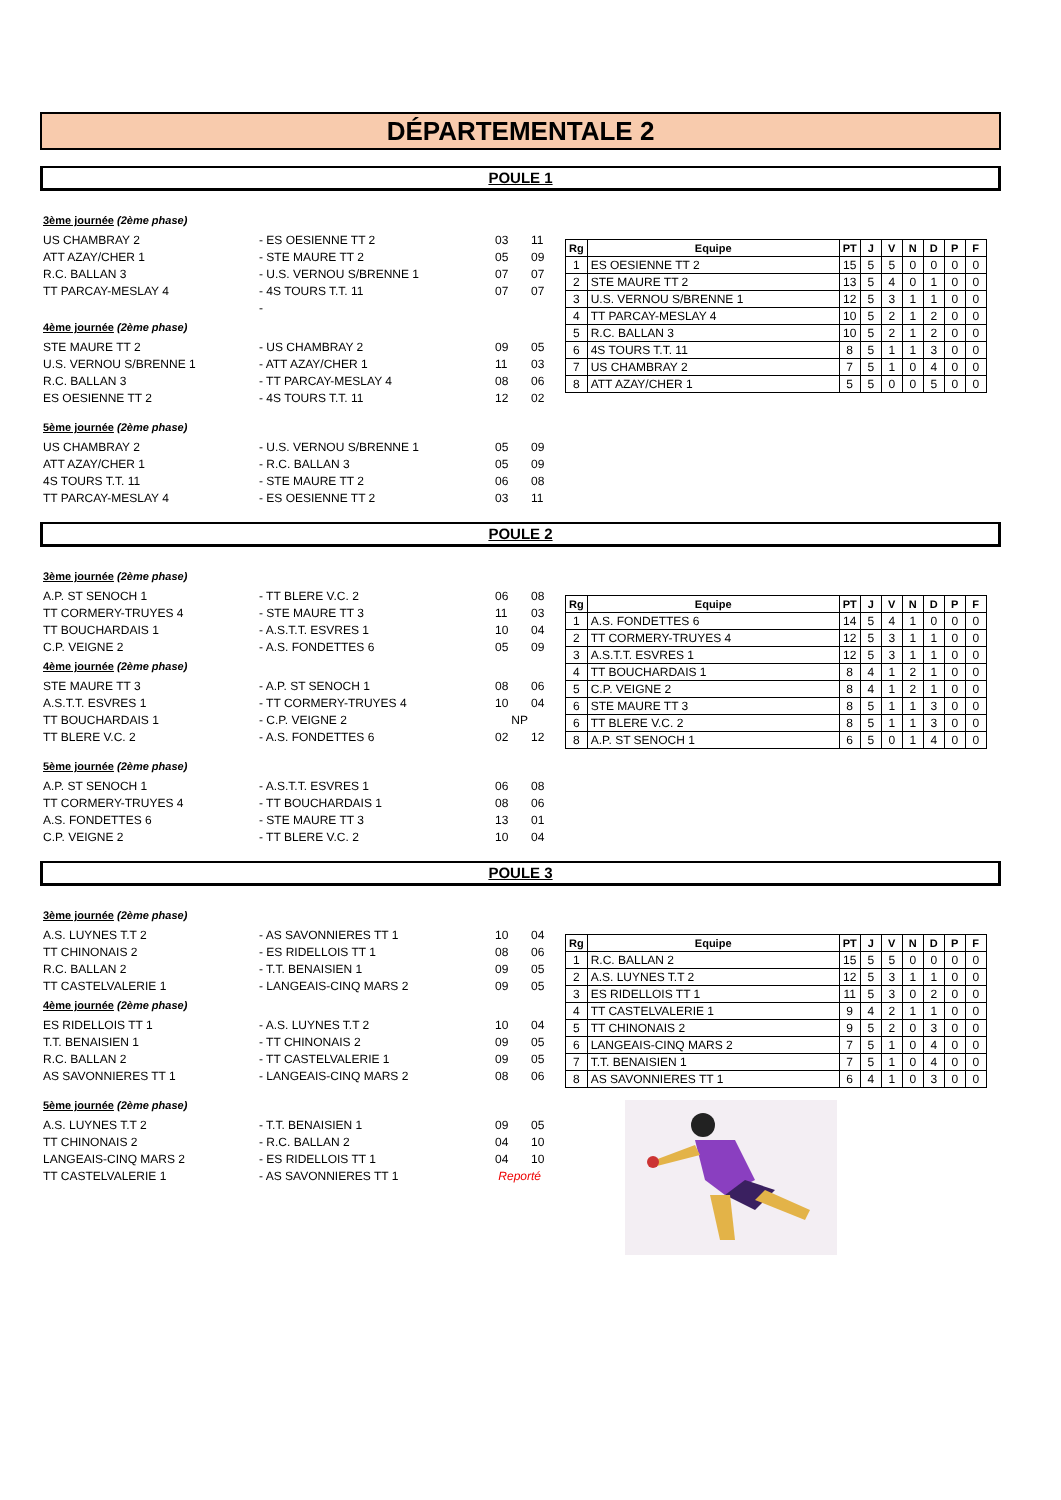DÉPARTEMENTALE 2
POULE 1
| 3ème journée (2ème phase) | | | |
| US CHAMBRAY 2 | - ES OESIENNE TT 2 | 03 | 11 |
| ATT AZAY/CHER 1 | - STE MAURE TT 2 | 05 | 09 |
| R.C. BALLAN 3 | - U.S. VERNOU S/BRENNE 1 | 07 | 07 |
| TT PARCAY-MESLAY 4 | - 4S TOURS T.T. 11 | 07 | 07 |
| | - | | |
| 4ème journée (2ème phase) | | | |
| STE MAURE TT 2 | - US CHAMBRAY 2 | 09 | 05 |
| U.S. VERNOU S/BRENNE 1 | - ATT AZAY/CHER 1 | 11 | 03 |
| R.C. BALLAN 3 | - TT PARCAY-MESLAY 4 | 08 | 06 |
| ES OESIENNE TT 2 | - 4S TOURS T.T. 11 | 12 | 02 |
| 5ème journée (2ème phase) | | | |
| US CHAMBRAY 2 | - U.S. VERNOU S/BRENNE 1 | 05 | 09 |
| ATT AZAY/CHER 1 | - R.C. BALLAN 3 | 05 | 09 |
| 4S TOURS T.T. 11 | - STE MAURE TT 2 | 06 | 08 |
| TT PARCAY-MESLAY 4 | - ES OESIENNE TT 2 | 03 | 11 |
| Rg | Equipe | PT | J | V | N | D | P | F |
| --- | --- | --- | --- | --- | --- | --- | --- | --- |
| 1 | ES OESIENNE TT 2 | 15 | 5 | 5 | 0 | 0 | 0 | 0 |
| 2 | STE MAURE TT 2 | 13 | 5 | 4 | 0 | 1 | 0 | 0 |
| 3 | U.S. VERNOU S/BRENNE 1 | 12 | 5 | 3 | 1 | 1 | 0 | 0 |
| 4 | TT PARCAY-MESLAY 4 | 10 | 5 | 2 | 1 | 2 | 0 | 0 |
| 5 | R.C. BALLAN 3 | 10 | 5 | 2 | 1 | 2 | 0 | 0 |
| 6 | 4S TOURS T.T. 11 | 8 | 5 | 1 | 1 | 3 | 0 | 0 |
| 7 | US CHAMBRAY 2 | 7 | 5 | 1 | 0 | 4 | 0 | 0 |
| 8 | ATT AZAY/CHER 1 | 5 | 5 | 0 | 0 | 5 | 0 | 0 |
POULE 2
| 3ème journée (2ème phase) | | | |
| A.P. ST SENOCH 1 | - TT BLERE V.C. 2 | 06 | 08 |
| TT CORMERY-TRUYES 4 | - STE MAURE TT 3 | 11 | 03 |
| TT BOUCHARDAIS 1 | - A.S.T.T. ESVRES 1 | 10 | 04 |
| C.P. VEIGNE 2 | - A.S. FONDETTES 6 | 05 | 09 |
| 4ème journée (2ème phase) | | | |
| STE MAURE TT 3 | - A.P. ST SENOCH 1 | 08 | 06 |
| A.S.T.T. ESVRES 1 | - TT CORMERY-TRUYES 4 | 10 | 04 |
| TT BOUCHARDAIS 1 | - C.P. VEIGNE 2 | NP | |
| TT BLERE V.C. 2 | - A.S. FONDETTES 6 | 02 | 12 |
| 5ème journée (2ème phase) | | | |
| A.P. ST SENOCH 1 | - A.S.T.T. ESVRES 1 | 06 | 08 |
| TT CORMERY-TRUYES 4 | - TT BOUCHARDAIS 1 | 08 | 06 |
| A.S. FONDETTES 6 | - STE MAURE TT 3 | 13 | 01 |
| C.P. VEIGNE 2 | - TT BLERE V.C. 2 | 10 | 04 |
| Rg | Equipe | PT | J | V | N | D | P | F |
| --- | --- | --- | --- | --- | --- | --- | --- | --- |
| 1 | A.S. FONDETTES 6 | 14 | 5 | 4 | 1 | 0 | 0 | 0 |
| 2 | TT CORMERY-TRUYES 4 | 12 | 5 | 3 | 1 | 1 | 0 | 0 |
| 3 | A.S.T.T. ESVRES 1 | 12 | 5 | 3 | 1 | 1 | 0 | 0 |
| 4 | TT BOUCHARDAIS 1 | 8 | 4 | 1 | 2 | 1 | 0 | 0 |
| 5 | C.P. VEIGNE 2 | 8 | 4 | 1 | 2 | 1 | 0 | 0 |
| 6 | STE MAURE TT 3 | 8 | 5 | 1 | 1 | 3 | 0 | 0 |
| 6 | TT BLERE V.C. 2 | 8 | 5 | 1 | 1 | 3 | 0 | 0 |
| 8 | A.P. ST SENOCH 1 | 6 | 5 | 0 | 1 | 4 | 0 | 0 |
POULE 3
| 3ème journée (2ème phase) | | | |
| A.S. LUYNES T.T 2 | - AS SAVONNIERES TT 1 | 10 | 04 |
| TT CHINONAIS 2 | - ES RIDELLOIS TT 1 | 08 | 06 |
| R.C. BALLAN 2 | - T.T. BENAISIEN 1 | 09 | 05 |
| TT CASTELVALERIE 1 | - LANGEAIS-CINQ MARS 2 | 09 | 05 |
| 4ème journée (2ème phase) | | | |
| ES RIDELLOIS TT 1 | - A.S. LUYNES T.T 2 | 10 | 04 |
| T.T. BENAISIEN 1 | - TT CHINONAIS 2 | 09 | 05 |
| R.C. BALLAN 2 | - TT CASTELVALERIE 1 | 09 | 05 |
| AS SAVONNIERES TT 1 | - LANGEAIS-CINQ MARS 2 | 08 | 06 |
| 5ème journée (2ème phase) | | | |
| A.S. LUYNES T.T 2 | - T.T. BENAISIEN 1 | 09 | 05 |
| TT CHINONAIS 2 | - R.C. BALLAN 2 | 04 | 10 |
| LANGEAIS-CINQ MARS 2 | - ES RIDELLOIS TT 1 | 04 | 10 |
| TT CASTELVALERIE 1 | - AS SAVONNIERES TT 1 | Reporté | |
| Rg | Equipe | PT | J | V | N | D | P | F |
| --- | --- | --- | --- | --- | --- | --- | --- | --- |
| 1 | R.C. BALLAN 2 | 15 | 5 | 5 | 0 | 0 | 0 | 0 |
| 2 | A.S. LUYNES T.T 2 | 12 | 5 | 3 | 1 | 1 | 0 | 0 |
| 3 | ES RIDELLOIS TT 1 | 11 | 5 | 3 | 0 | 2 | 0 | 0 |
| 4 | TT CASTELVALERIE 1 | 9 | 4 | 2 | 1 | 1 | 0 | 0 |
| 5 | TT CHINONAIS 2 | 9 | 5 | 2 | 0 | 3 | 0 | 0 |
| 6 | LANGEAIS-CINQ MARS 2 | 7 | 5 | 1 | 0 | 4 | 0 | 0 |
| 7 | T.T. BENAISIEN 1 | 7 | 5 | 1 | 0 | 4 | 0 | 0 |
| 8 | AS SAVONNIERES TT 1 | 6 | 4 | 1 | 0 | 3 | 0 | 0 |